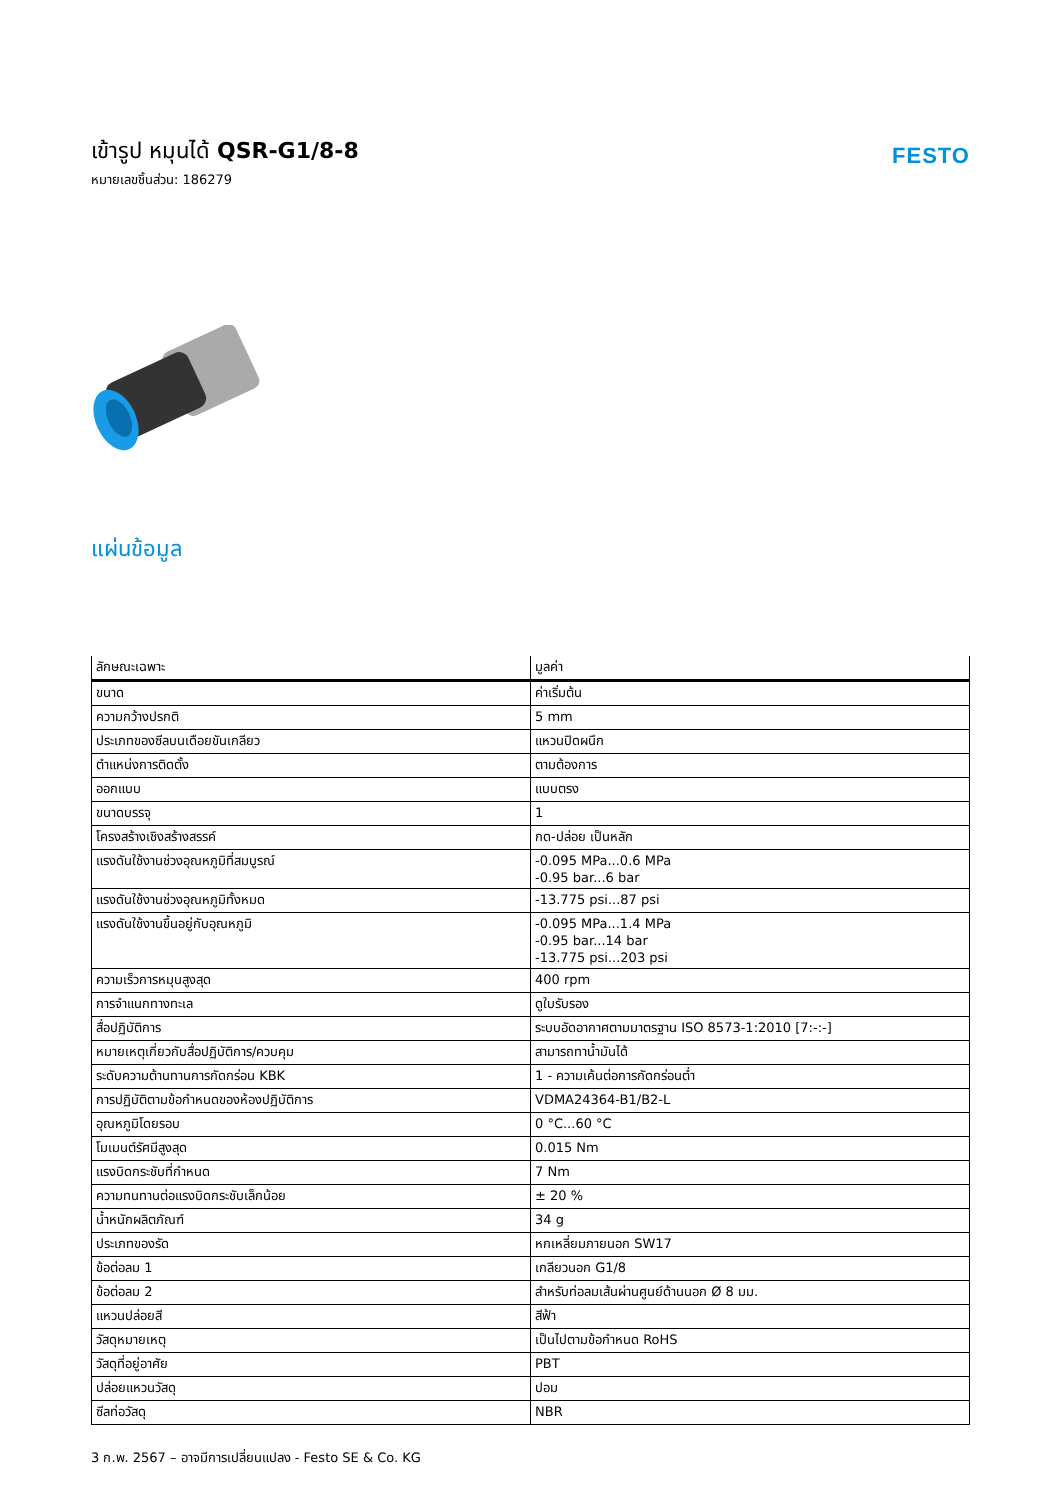เข้ารูป หมุนได้ QSR-G1/8-8
หมายเลขชิ้นส่วน: 186279
FESTO
แผ่นข้อมูล
| ลักษณะเฉพาะ | มูลค่า |
| --- | --- |
| ขนาด | ค่าเริ่มต้น |
| ความกว้างปรกติ | 5 mm |
| ประเภทของซีลบนเดือยขันเกลียว | แหวนปิดผนึก |
| ตำแหน่งการติดตั้ง | ตามต้องการ |
| ออกแบบ | แบบตรง |
| ขนาดบรรจุ | 1 |
| โครงสร้างเชิงสร้างสรรค์ | กด-ปล่อย เป็นหลัก |
| แรงดันใช้งานช่วงอุณหภูมิที่สมบูรณ์ | -0.095 MPa...0.6 MPa -0.95 bar...6 bar |
| แรงดันใช้งานช่วงอุณหภูมิทั้งหมด | -13.775 psi...87 psi |
| แรงดันใช้งานขึ้นอยู่กับอุณหภูมิ | -0.095 MPa...1.4 MPa -0.95 bar...14 bar -13.775 psi...203 psi |
| ความเร็วการหมุนสูงสุด | 400 rpm |
| การจำแนกทางทะเล | ดูใบรับรอง |
| สื่อปฏิบัติการ | ระบบอัดอากาศตามมาตรฐาน ISO 8573-1:2010 [7:-:-] |
| หมายเหตุเกี่ยวกับสื่อปฏิบัติการ/ควบคุม | สามารถทาน้ำมันได้ |
| ระดับความต้านทานการกัดกร่อน KBK | 1 - ความเค้นต่อการกัดกร่อนต่ำ |
| การปฏิบัติตามข้อกำหนดของห้องปฏิบัติการ | VDMA24364-B1/B2-L |
| อุณหภูมิโดยรอบ | 0 °C...60 °C |
| โมเมนต์รัศมีสูงสุด | 0.015 Nm |
| แรงบิดกระชับที่กำหนด | 7 Nm |
| ความทนทานต่อแรงบิดกระชับเล็กน้อย | ± 20 % |
| น้ำหนักผลิตภัณฑ์ | 34 g |
| ประเภทของรัด | หกเหลี่ยมภายนอก SW17 |
| ข้อต่อลม 1 | เกลียวนอก G1/8 |
| ข้อต่อลม 2 | สำหรับท่อลมเส้นผ่านศูนย์ด้านนอก Ø 8 มม. |
| แหวนปล่อยสี | สีฟ้า |
| วัสดุหมายเหตุ | เป็นไปตามข้อกำหนด RoHS |
| วัสดุที่อยู่อาศัย | PBT |
| ปล่อยแหวนวัสดุ | ปอม |
| ซีลท่อวัสดุ | NBR |
3 ก.พ. 2567 – อาจมีการเปลี่ยนแปลง - Festo SE & Co. KG